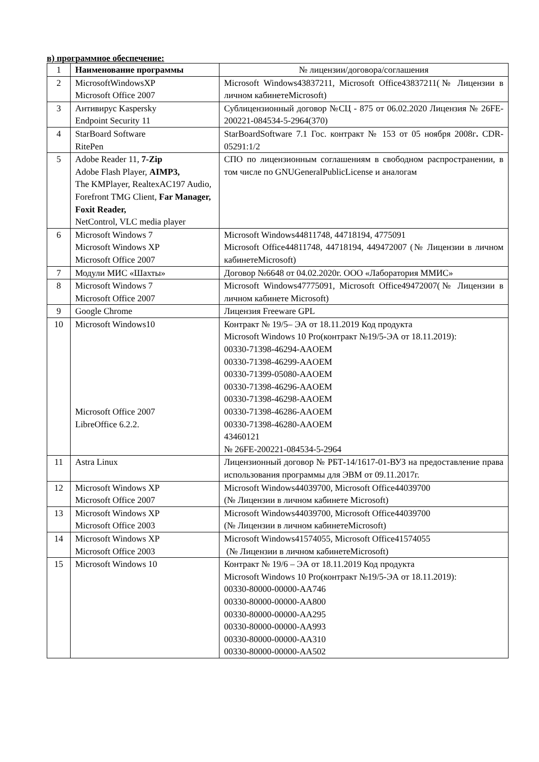в) программное обеспечение:
| 1 | Наименование программы | № лицензии/договора/соглашения |
| --- | --- | --- |
| 2 | MicrosoftWindowsXP Microsoft Office 2007 | Microsoft Windows43837211, Microsoft Office43837211(№ Лицензии в личном кабинетеMicrosoft) |
| 3 | Антивирус Kaspersky Endpoint Security 11 | Сублицензионный договор №СЦ - 875 от 06.02.2020 Лицензия № 26FE-200221-084534-5-2964(370) |
| 4 | StarBoard Software RitePen | StarBoardSoftware 7.1 Гос. контракт № 153 от 05 ноября 2008г . CDR-05291:1/2 |
| 5 | Adobe Reader 11, 7-Zip Adobe Flash Player, AIMP3, The KMPlayer, RealtexAC197 Audio, Forefront TMG Client, Far Manager, Foxit Reader, NetControl, VLC media player | СПО по лицензионным соглашениям в свободном распространении, в том числе по GNUGeneralPublicLicense и аналогам |
| 6 | Microsoft Windows 7 Microsoft Windows XP Microsoft Office 2007 | Microsoft Windows44811748, 44718194, 4775091 Microsoft Office44811748, 44718194, 449472007 (№ Лицензии в личном кабинетеMicrosoft) |
| 7 | Модули МИС «Шахты» | Договор №6648 от 04.02.2020г. ООО «Лаборатория ММИС» |
| 8 | Microsoft Windows 7 Microsoft Office 2007 | Microsoft Windows47775091, Microsoft Office49472007(№ Лицензии в личном кабинете Microsoft) |
| 9 | Google Chrome | Лицензия Freeware GPL |
| 10 | Microsoft Windows10 Microsoft Office 2007 LibreOffice 6.2.2. | Контракт № 19/5– ЭА от 18.11.2019 Код продукта Microsoft Windows 10 Pro(контракт №19/5-ЭА от 18.11.2019): 00330-71398-46294-AAOEM 00330-71398-46299-AAOEM 00330-71399-05080-AAOEM 00330-71398-46296-AAOEM 00330-71398-46298-AAOEM 00330-71398-46286-AAOEM 00330-71398-46280-AAOEM 43460121 № 26FE-200221-084534-5-2964 |
| 11 | Astra Linux | Лицензионный договор № РБТ-14/1617-01-ВУЗ на предоставление права использования программы для ЭВМ от 09.11.2017г. |
| 12 | Microsoft Windows XP Microsoft Office 2007 | Microsoft Windows44039700, Microsoft Office44039700 (№ Лицензии в личном кабинете Microsoft) |
| 13 | Microsoft Windows XP Microsoft Office 2003 | Microsoft Windows44039700, Microsoft Office44039700 (№ Лицензии в личном кабинетеMicrosoft) |
| 14 | Microsoft Windows XP Microsoft Office 2003 | Microsoft Windows41574055, Microsoft Office41574055 (№ Лицензии в личном кабинетеMicrosoft) |
| 15 | Microsoft Windows 10 | Контракт № 19/6 – ЭА от 18.11.2019 Код продукта Microsoft Windows 10 Pro(контракт №19/5-ЭА от 18.11.2019): 00330-80000-00000-AA746 00330-80000-00000-AA800 00330-80000-00000-AA295 00330-80000-00000-AA993 00330-80000-00000-AA310 00330-80000-00000-AA502 |